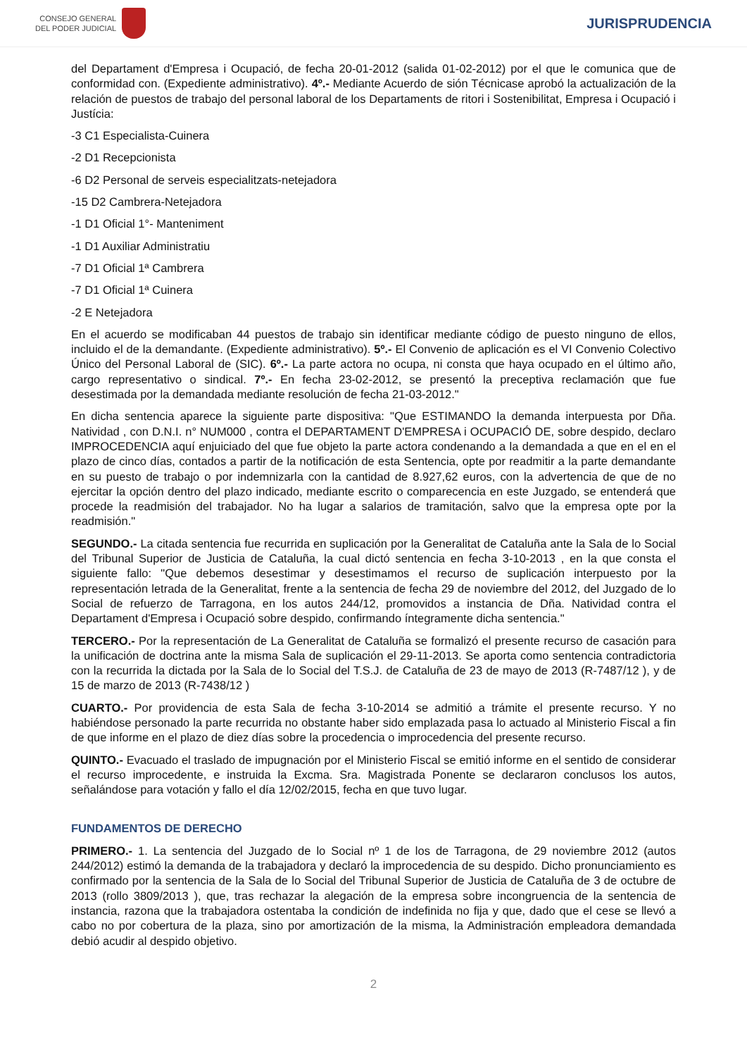CONSEJO GENERAL
DEL PODER JUDICIAL
JURISPRUDENCIA
del Departament d'Empresa i Ocupació, de fecha 20-01-2012 (salida 01-02-2012) por el que le comunica que de conformidad con. (Expediente administrativo). 4º.- Mediante Acuerdo de sión Técnicase aprobó la actualización de la relación de puestos de trabajo del personal laboral de los Departaments de ritori i Sostenibilitat, Empresa i Ocupació i Justícia:
-3 C1 Especialista-Cuinera
-2 D1 Recepcionista
-6 D2 Personal de serveis especialitzats-netejadora
-15 D2 Cambrera-Netejadora
-1 D1 Oficial 1°- Manteniment
-1 D1 Auxiliar Administratiu
-7 D1 Oficial 1ª Cambrera
-7 D1 Oficial 1ª Cuinera
-2 E Netejadora
En el acuerdo se modificaban 44 puestos de trabajo sin identificar mediante código de puesto ninguno de ellos, incluido el de la demandante. (Expediente administrativo). 5º.- El Convenio de aplicación es el VI Convenio Colectivo Único del Personal Laboral de (SIC). 6º.- La parte actora no ocupa, ni consta que haya ocupado en el último año, cargo representativo o sindical. 7º.- En fecha 23-02-2012, se presentó la preceptiva reclamación que fue desestimada por la demandada mediante resolución de fecha 21-03-2012."
En dicha sentencia aparece la siguiente parte dispositiva: "Que ESTIMANDO la demanda interpuesta por Dña. Natividad , con D.N.I. n° NUM000 , contra el DEPARTAMENT D'EMPRESA i OCUPACIÓ DE, sobre despido, declaro IMPROCEDENCIA aquí enjuiciado del que fue objeto la parte actora condenando a la demandada a que en el en el plazo de cinco días, contados a partir de la notificación de esta Sentencia, opte por readmitir a la parte demandante en su puesto de trabajo o por indemnizarla con la cantidad de 8.927,62 euros, con la advertencia de que de no ejercitar la opción dentro del plazo indicado, mediante escrito o comparecencia en este Juzgado, se entenderá que procede la readmisión del trabajador. No ha lugar a salarios de tramitación, salvo que la empresa opte por la readmisión."
SEGUNDO.- La citada sentencia fue recurrida en suplicación por la Generalitat de Cataluña ante la Sala de lo Social del Tribunal Superior de Justicia de Cataluña, la cual dictó sentencia en fecha 3-10-2013 , en la que consta el siguiente fallo: "Que debemos desestimar y desestimamos el recurso de suplicación interpuesto por la representación letrada de la Generalitat, frente a la sentencia de fecha 29 de noviembre del 2012, del Juzgado de lo Social de refuerzo de Tarragona, en los autos 244/12, promovidos a instancia de Dña. Natividad contra el Departament d'Empresa i Ocupació sobre despido, confirmando íntegramente dicha sentencia."
TERCERO.- Por la representación de La Generalitat de Cataluña se formalizó el presente recurso de casación para la unificación de doctrina ante la misma Sala de suplicación el 29-11-2013. Se aporta como sentencia contradictoria con la recurrida la dictada por la Sala de lo Social del T.S.J. de Cataluña de 23 de mayo de 2013 (R-7487/12 ), y de 15 de marzo de 2013 (R-7438/12 )
CUARTO.- Por providencia de esta Sala de fecha 3-10-2014 se admitió a trámite el presente recurso. Y no habiéndose personado la parte recurrida no obstante haber sido emplazada pasa lo actuado al Ministerio Fiscal a fin de que informe en el plazo de diez días sobre la procedencia o improcedencia del presente recurso.
QUINTO.- Evacuado el traslado de impugnación por el Ministerio Fiscal se emitió informe en el sentido de considerar el recurso improcedente, e instruida la Excma. Sra. Magistrada Ponente se declararon conclusos los autos, señalándose para votación y fallo el día 12/02/2015, fecha en que tuvo lugar.
FUNDAMENTOS DE DERECHO
PRIMERO.- 1. La sentencia del Juzgado de lo Social nº 1 de los de Tarragona, de 29 noviembre 2012 (autos 244/2012) estimó la demanda de la trabajadora y declaró la improcedencia de su despido. Dicho pronunciamiento es confirmado por la sentencia de la Sala de lo Social del Tribunal Superior de Justicia de Cataluña de 3 de octubre de 2013 (rollo 3809/2013 ), que, tras rechazar la alegación de la empresa sobre incongruencia de la sentencia de instancia, razona que la trabajadora ostentaba la condición de indefinida no fija y que, dado que el cese se llevó a cabo no por cobertura de la plaza, sino por amortización de la misma, la Administración empleadora demandada debió acudir al despido objetivo.
2